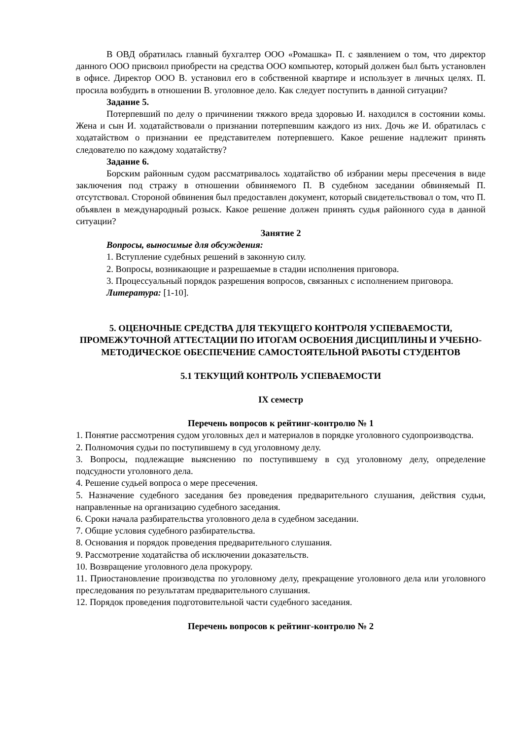В ОВД обратилась главный бухгалтер ООО «Ромашка» П. с заявлением о том, что директор данного ООО присвоил приобрести на средства ООО компьютер, который должен был быть установлен в офисе. Директор ООО В. установил его в собственной квартире и использует в личных целях. П. просила возбудить в отношении В. уголовное дело. Как следует поступить в данной ситуации?
Задание 5.
Потерпевший по делу о причинении тяжкого вреда здоровью И. находился в состоянии комы. Жена и сын И. ходатайствовали о признании потерпевшим каждого из них. Дочь же И. обратилась с ходатайством о признании ее представителем потерпевшего. Какое решение надлежит принять следователю по каждому ходатайству?
Задание 6.
Борским районным судом рассматривалось ходатайство об избрании меры пресечения в виде заключения под стражу в отношении обвиняемого П. В судебном заседании обвиняемый П. отсутствовал. Стороной обвинения был предоставлен документ, который свидетельствовал о том, что П. объявлен в международный розыск. Какое решение должен принять судья районного суда в данной ситуации?
Занятие 2
Вопросы, выносимые для обсуждения:
1. Вступление судебных решений в законную силу.
2. Вопросы, возникающие и разрешаемые в стадии исполнения приговора.
3. Процессуальный порядок разрешения вопросов, связанных с исполнением приговора.
Литература: [1-10].
5. ОЦЕНОЧНЫЕ СРЕДСТВА ДЛЯ ТЕКУЩЕГО КОНТРОЛЯ УСПЕВАЕМОСТИ, ПРОМЕЖУТОЧНОЙ АТТЕСТАЦИИ ПО ИТОГАМ ОСВОЕНИЯ ДИСЦИПЛИНЫ И УЧЕБНО-МЕТОДИЧЕСКОЕ ОБЕСПЕЧЕНИЕ САМОСТОЯТЕЛЬНОЙ РАБОТЫ СТУДЕНТОВ
5.1 ТЕКУЩИЙ КОНТРОЛЬ УСПЕВАЕМОСТИ
IX семестр
Перечень вопросов к рейтинг-контролю № 1
1. Понятие рассмотрения судом уголовных дел и материалов в порядке уголовного судопроизводства.
2. Полномочия судьи по поступившему в суд уголовному делу.
3. Вопросы, подлежащие выяснению по поступившему в суд уголовному делу, определение подсудности уголовного дела.
4. Решение судьей вопроса о мере пресечения.
5. Назначение судебного заседания без проведения предварительного слушания, действия судьи, направленные на организацию судебного заседания.
6. Сроки начала разбирательства уголовного дела в судебном заседании.
7. Общие условия судебного разбирательства.
8. Основания и порядок проведения предварительного слушания.
9. Рассмотрение ходатайства об исключении доказательств.
10. Возвращение уголовного дела прокурору.
11. Приостановление производства по уголовному делу, прекращение уголовного дела или уголовного преследования по результатам предварительного слушания.
12. Порядок проведения подготовительной части судебного заседания.
Перечень вопросов к рейтинг-контролю № 2